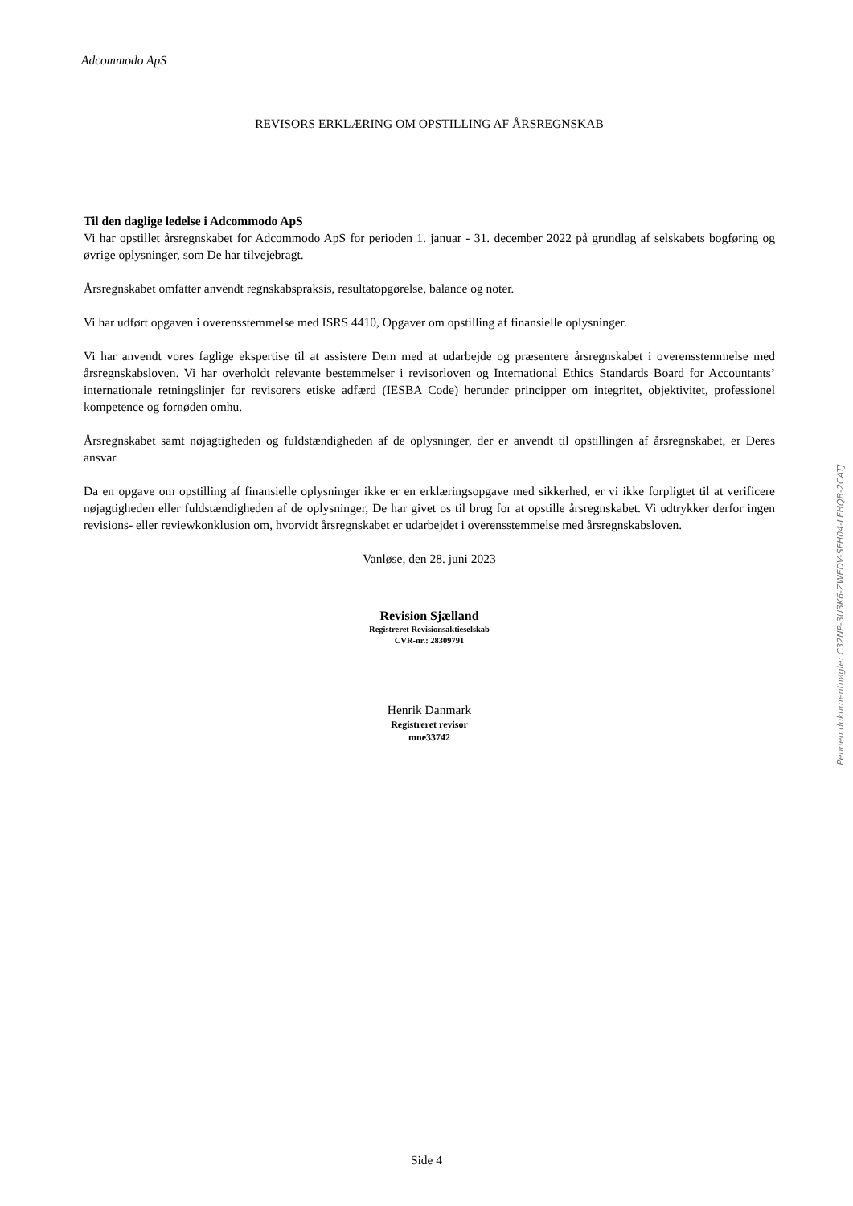Adcommodo ApS
REVISORS ERKLÆRING OM OPSTILLING AF ÅRSREGNSKAB
Til den daglige ledelse i Adcommodo ApS
Vi har opstillet årsregnskabet for Adcommodo ApS for perioden 1. januar - 31. december 2022 på grundlag af selskabets bogføring og øvrige oplysninger, som De har tilvejebragt.
Årsregnskabet omfatter anvendt regnskabspraksis, resultatopgørelse, balance og noter.
Vi har udført opgaven i overensstemmelse med ISRS 4410, Opgaver om opstilling af finansielle oplysninger.
Vi har anvendt vores faglige ekspertise til at assistere Dem med at udarbejde og præsentere årsregnskabet i overensstemmelse med årsregnskabsloven. Vi har overholdt relevante bestemmelser i revisorloven og International Ethics Standards Board for Accountants’ internationale retningslinjer for revisorers etiske adfærd (IESBA Code) herunder principper om integritet, objektivitet, professionel kompetence og fornøden omhu.
Årsregnskabet samt nøjagtigheden og fuldstændigheden af de oplysninger, der er anvendt til opstillingen af årsregnskabet, er Deres ansvar.
Da en opgave om opstilling af finansielle oplysninger ikke er en erklæringsopgave med sikkerhed, er vi ikke forpligtet til at verificere nøjagtigheden eller fuldstændigheden af de oplysninger, De har givet os til brug for at opstille årsregnskabet. Vi udtrykker derfor ingen revisions- eller reviewkonklusion om, hvorvidt årsregnskabet er udarbejdet i overensstemmelse med årsregnskabsloven.
Vanløse, den 28. juni 2023
Revision Sjælland
Registreret Revisionsaktieselskab
CVR-nr.: 28309791
Henrik Danmark
Registreret revisor
mne33742
Penneo dokumentnøgle: C32NP-3U3K6-ZWEDV-SFH04-LFHQB-2CATJ
Side 4